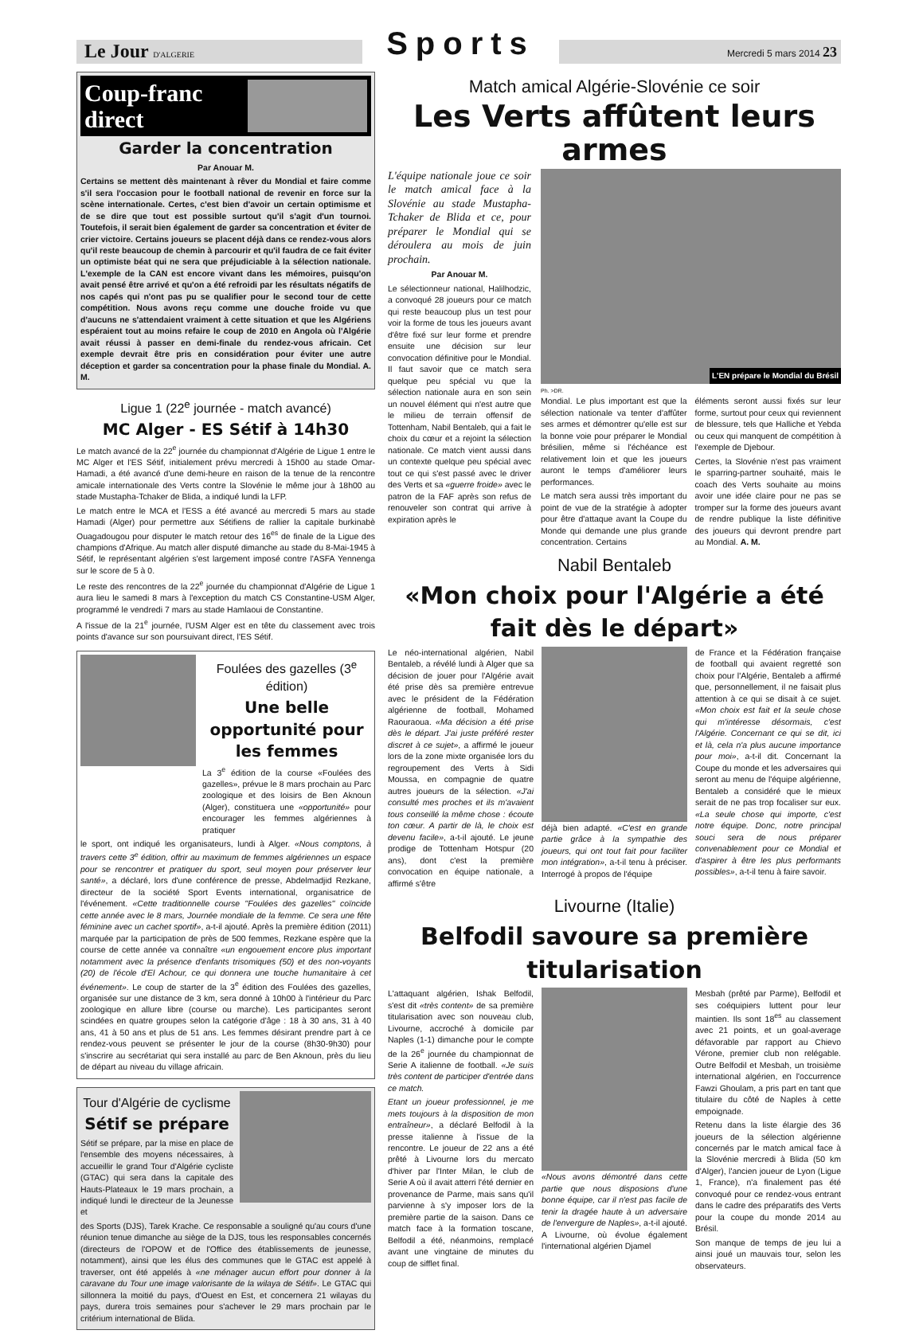Le Jour D'ALGERIE
Sports
Mercredi 5 mars 2014 23
Coup-franc direct
Garder la concentration
Par Anouar M.
Certains se mettent dès maintenant à rêver du Mondial et faire comme s'il sera l'occasion pour le football national de revenir en force sur la scène internationale. Certes, c'est bien d'avoir un certain optimisme et de se dire que tout est possible surtout qu'il s'agit d'un tournoi. Toutefois, il serait bien également de garder sa concentration et éviter de crier victoire. Certains joueurs se placent déjà dans ce rendez-vous alors qu'il reste beaucoup de chemin à parcourir et qu'il faudra de ce fait éviter un optimiste béat qui ne sera que préjudiciable à la sélection nationale. L'exemple de la CAN est encore vivant dans les mémoires, puisqu'on avait pensé être arrivé et qu'on a été refroidi par les résultats négatifs de nos capés qui n'ont pas pu se qualifier pour le second tour de cette compétition. Nous avons reçu comme une douche froide vu que d'aucuns ne s'attendaient vraiment à cette situation et que les Algériens espéraient tout au moins refaire le coup de 2010 en Angola où l'Algérie avait réussi à passer en demi-finale du rendez-vous africain. Cet exemple devrait être pris en considération pour éviter une autre déception et garder sa concentration pour la phase finale du Mondial. A. M.
Ligue 1 (22<sup>e</sup> journée - match avancé)
MC Alger - ES Sétif à 14h30
Le match avancé de la 22<sup>e</sup> journée du championnat d'Algérie de Ligue 1 entre le MC Alger et l'ES Sétif, initialement prévu mercredi à 15h00 au stade Omar-Hamadi, a été avancé d'une demi-heure en raison de la tenue de la rencontre amicale internationale des Verts contre la Slovénie le même jour à 18h00 au stade Mustapha-Tchaker de Blida, a indiqué lundi la LFP.
Le match entre le MCA et l'ESS a été avancé au mercredi 5 mars au stade Hamadi (Alger) pour permettre aux Sétifiens de rallier la capitale burkinabè Ouagadougou pour disputer le match retour des 16<sup>es</sup> de finale de la Ligue des champions d'Afrique. Au match aller disputé dimanche au stade du 8-Mai-1945 à Sétif, le représentant algérien s'est largement imposé contre l'ASFA Yennenga sur le score de 5 à 0.
Le reste des rencontres de la 22<sup>e</sup> journée du championnat d'Algérie de Ligue 1 aura lieu le samedi 8 mars à l'exception du match CS Constantine-USM Alger, programmé le vendredi 7 mars au stade Hamlaoui de Constantine.
A l'issue de la 21<sup>e</sup> journée, l'USM Alger est en tête du classement avec trois points d'avance sur son poursuivant direct, l'ES Sétif.
Foulées des gazelles (3<sup>e</sup> édition)
Une belle opportunité pour les femmes
La 3<sup>e</sup> édition de la course «Foulées des gazelles», prévue le 8 mars prochain au Parc zoologique et des loisirs de Ben Aknoun (Alger), constituera une «opportunité» pour encourager les femmes algériennes à pratiquer
le sport, ont indiqué les organisateurs, lundi à Alger. «Nous comptons, à travers cette 3<sup>e</sup> édition, offrir au maximum de femmes algériennes un espace pour se rencontrer et pratiquer du sport, seul moyen pour préserver leur santé», a déclaré, lors d'une conférence de presse, Abdelmadjid Rezkane, directeur de la société Sport Events international, organisatrice de l'événement. «Cette traditionnelle course ''Foulées des gazelles'' coïncide cette année avec le 8 mars, Journée mondiale de la femme. Ce sera une fête féminine avec un cachet sportif», a-t-il ajouté. Après la première édition (2011) marquée par la participation de près de 500 femmes, Rezkane espère que la course de cette année va connaître «un engouement encore plus important notamment avec la présence d'enfants trisomiques (50) et des non-voyants (20) de l'école d'El Achour, ce qui donnera une touche humanitaire à cet événement». Le coup de starter de la 3<sup>e</sup> édition des Foulées des gazelles, organisée sur une distance de 3 km, sera donné à 10h00 à l'intérieur du Parc zoologique en allure libre (course ou marche). Les participantes seront scindées en quatre groupes selon la catégorie d'âge : 18 à 30 ans, 31 à 40 ans, 41 à 50 ans et plus de 51 ans. Les femmes désirant prendre part à ce rendez-vous peuvent se présenter le jour de la course (8h30-9h30) pour s'inscrire au secrétariat qui sera installé au parc de Ben Aknoun, près du lieu de départ au niveau du village africain.
Tour d'Algérie de cyclisme
Sétif se prépare
Sétif se prépare, par la mise en place de l'ensemble des moyens nécessaires, à accueillir le grand Tour d'Algérie cycliste (GTAC) qui sera dans la capitale des Hauts-Plateaux le 19 mars prochain, a indiqué lundi le directeur de la Jeunesse et
des Sports (DJS), Tarek Krache. Ce responsable a souligné qu'au cours d'une réunion tenue dimanche au siège de la DJS, tous les responsables concernés (directeurs de l'OPOW et de l'Office des établissements de jeunesse, notamment), ainsi que les élus des communes que le GTAC est appelé à traverser, ont été appelés à «ne ménager aucun effort pour donner à la caravane du Tour une image valorisante de la wilaya de Sétif». Le GTAC qui sillonnera la moitié du pays, d'Ouest en Est, et concernera 21 wilayas du pays, durera trois semaines pour s'achever le 29 mars prochain par le critérium international de Blida.
Match amical Algérie-Slovénie ce soir
Les Verts affûtent leurs armes
L'équipe nationale joue ce soir le match amical face à la Slovénie au stade Mustapha-Tchaker de Blida et ce, pour préparer le Mondial qui se déroulera au mois de juin prochain.
Par Anouar M.
Le sélectionneur national, Halilhodzic, a convoqué 28 joueurs pour ce match qui reste beaucoup plus un test pour voir la forme de tous les joueurs avant d'être fixé sur leur forme et prendre ensuite une décision sur leur convocation définitive pour le Mondial. Il faut savoir que ce match sera quelque peu spécial vu que la sélection nationale aura en son sein un nouvel élément qui n'est autre que le milieu de terrain offensif de Tottenham, Nabil Bentaleb, qui a fait le choix du cœur et a rejoint la sélection nationale. Ce match vient aussi dans un contexte quelque peu spécial avec tout ce qui s'est passé avec le driver des Verts et sa «guerre froide» avec le patron de la FAF après son refus de renouveler son contrat qui arrive à expiration après le
L'EN prépare le Mondial du Brésil
Ph. >DR.
Mondial. Le plus important est que la sélection nationale va tenter d'affûter ses armes et démontrer qu'elle est sur la bonne voie pour préparer le Mondial brésilien, même si l'échéance est relativement loin et que les joueurs auront le temps d'améliorer leurs performances.
Le match sera aussi très important du point de vue de la stratégie à adopter pour être d'attaque avant la Coupe du Monde qui demande une plus grande concentration. Certains
éléments seront aussi fixés sur leur forme, surtout pour ceux qui reviennent de blessure, tels que Halliche et Yebda ou ceux qui manquent de compétition à l'exemple de Djebour.
Certes, la Slovénie n'est pas vraiment le sparring-partner souhaité, mais le coach des Verts souhaite au moins avoir une idée claire pour ne pas se tromper sur la forme des joueurs avant de rendre publique la liste définitive des joueurs qui devront prendre part au Mondial. A. M.
Nabil Bentaleb
«Mon choix pour l'Algérie a été fait dès le départ»
Le néo-international algérien, Nabil Bentaleb, a révélé lundi à Alger que sa décision de jouer pour l'Algérie avait été prise dès sa première entrevue avec le président de la Fédération algérienne de football, Mohamed Raouraoua. «Ma décision a été prise dès le départ. J'ai juste préféré rester discret à ce sujet», a affirmé le joueur lors de la zone mixte organisée lors du regroupement des Verts à Sidi Moussa, en compagnie de quatre autres joueurs de la sélection. «J'ai consulté mes proches et ils m'avaient tous conseillé la même chose : écoute ton cœur. A partir de là, le choix est devenu facile», a-t-il ajouté. Le jeune prodige de Tottenham Hotspur (20 ans), dont c'est la première convocation en équipe nationale, a affirmé s'être
déjà bien adapté. «C'est en grande partie grâce à la sympathie des joueurs, qui ont tout fait pour faciliter mon intégration», a-t-il tenu à préciser. Interrogé à propos de l'équipe
de France et la Fédération française de football qui avaient regretté son choix pour l'Algérie, Bentaleb a affirmé que, personnellement, il ne faisait plus attention à ce qui se disait à ce sujet. «Mon choix est fait et la seule chose qui m'intéresse désormais, c'est l'Algérie. Concernant ce qui se dit, ici et là, cela n'a plus aucune importance pour moi», a-t-il dit. Concernant la Coupe du monde et les adversaires qui seront au menu de l'équipe algérienne, Bentaleb a considéré que le mieux serait de ne pas trop focaliser sur eux. «La seule chose qui importe, c'est notre équipe. Donc, notre principal souci sera de nous préparer convenablement pour ce Mondial et d'aspirer à être les plus performants possibles», a-t-il tenu à faire savoir.
Livourne (Italie)
Belfodil savoure sa première titularisation
L'attaquant algérien, Ishak Belfodil, s'est dit «très content» de sa première titularisation avec son nouveau club, Livourne, accroché à domicile par Naples (1-1) dimanche pour le compte de la 26<sup>e</sup> journée du championnat de Serie A italienne de football. «Je suis très content de participer d'entrée dans ce match.
Etant un joueur professionnel, je me mets toujours à la disposition de mon entraîneur», a déclaré Belfodil à la presse italienne à l'issue de la rencontre. Le joueur de 22 ans a été prêté à Livourne lors du mercato d'hiver par l'Inter Milan, le club de Serie A où il avait atterri l'été dernier en provenance de Parme, mais sans qu'il parvienne à s'y imposer lors de la première partie de la saison. Dans ce match face à la formation toscane, Belfodil a été, néanmoins, remplacé avant une vingtaine de minutes du coup de sifflet final.
«Nous avons démontré dans cette partie que nous disposions d'une bonne équipe, car il n'est pas facile de tenir la dragée haute à un adversaire de l'envergure de Naples», a-t-il ajouté. A Livourne, où évolue également l'international algérien Djamel
Mesbah (prêté par Parme), Belfodil et ses coéquipiers luttent pour leur maintien. Ils sont 18<sup>es</sup> au classement avec 21 points, et un goal-average défavorable par rapport au Chievo Vérone, premier club non relégable. Outre Belfodil et Mesbah, un troisième international algérien, en l'occurrence Fawzi Ghoulam, a pris part en tant que titulaire du côté de Naples à cette empoignade.
Retenu dans la liste élargie des 36 joueurs de la sélection algérienne concernés par le match amical face à la Slovénie mercredi à Blida (50 km d'Alger), l'ancien joueur de Lyon (Ligue 1, France), n'a finalement pas été convoqué pour ce rendez-vous entrant dans le cadre des préparatifs des Verts pour la coupe du monde 2014 au Brésil.
Son manque de temps de jeu lui a ainsi joué un mauvais tour, selon les observateurs.